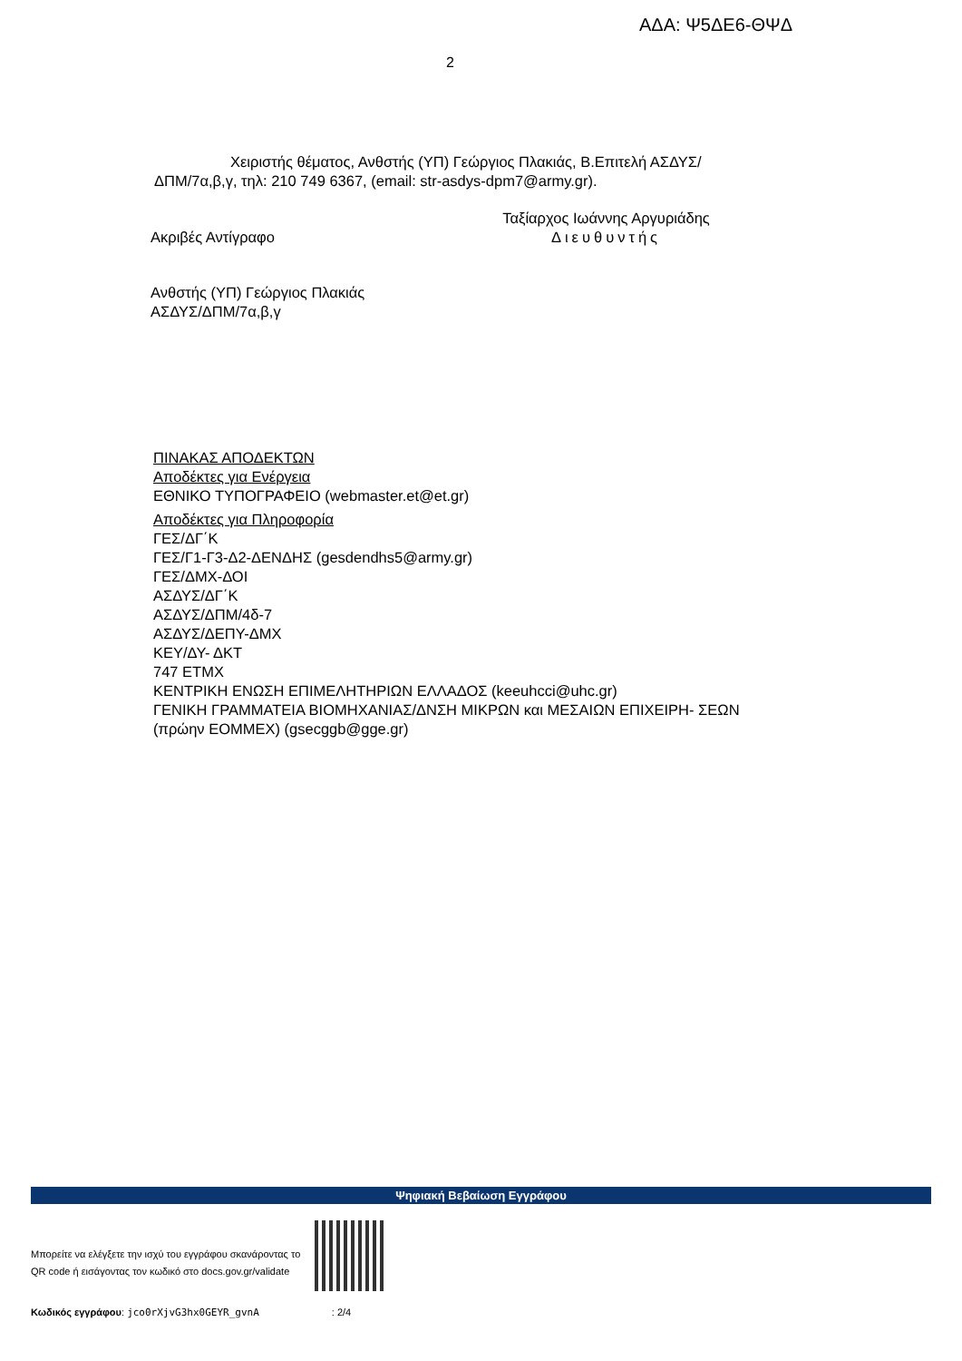ΑΔΑ: Ψ5ΔΕ6-ΘΨΔ
2
Χειριστής θέματος, Ανθστής (ΥΠ) Γεώργιος Πλακιάς, Β.Επιτελή ΑΣΔΥΣ/ ΔΠΜ/7α,β,γ, τηλ: 210 749 6367, (email: str-asdys-dpm7@army.gr).
Ακριβές Αντίγραφο
Ταξίαρχος Ιωάννης Αργυριάδης
Διευθυντής
Ανθστής (ΥΠ) Γεώργιος Πλακιάς
ΑΣΔΥΣ/ΔΠΜ/7α,β,γ
ΠΙΝΑΚΑΣ ΑΠΟΔΕΚΤΩΝ
Αποδέκτες για Ενέργεια
ΕΘΝΙΚΟ ΤΥΠΟΓΡΑΦΕΙΟ (webmaster.et@et.gr)
Αποδέκτες για Πληροφορία
ΓΕΣ/ΔΓ΄Κ
ΓΕΣ/Γ1-Γ3-Δ2-ΔΕΝΔΗΣ (gesdendhs5@army.gr)
ΓΕΣ/ΔΜΧ-ΔΟΙ
ΑΣΔΥΣ/ΔΓ΄Κ
ΑΣΔΥΣ/ΔΠΜ/4δ-7
ΑΣΔΥΣ/ΔΕΠΥ-ΔΜΧ
ΚΕΥ/ΔΥ- ΔΚΤ
747 ΕΤΜΧ
ΚΕΝΤΡΙΚΗ ΕΝΩΣΗ ΕΠΙΜΕΛΗΤΗΡΙΩΝ ΕΛΛΑΔΟΣ (keeuhcci@uhc.gr)
ΓΕΝΙΚΗ ΓΡΑΜΜΑΤΕΙΑ ΒΙΟΜΗΧΑΝΙΑΣ/ΔΝΣΗ ΜΙΚΡΩΝ και ΜΕΣΑΙΩΝ ΕΠΙΧΕΙΡΗ- ΣΕΩΝ (πρώην ΕΟΜΜΕΧ) (gsecggb@gge.gr)
Ψηφιακή Βεβαίωση Εγγράφου
Μπορείτε να ελέγξετε την ισχύ του εγγράφου σκανάροντας το QR code ή εισάγοντας τον κωδικό στο docs.gov.gr/validate
Κωδικός εγγράφου: jco0rXjvG3hx0GEYR_gvnA: 2/4